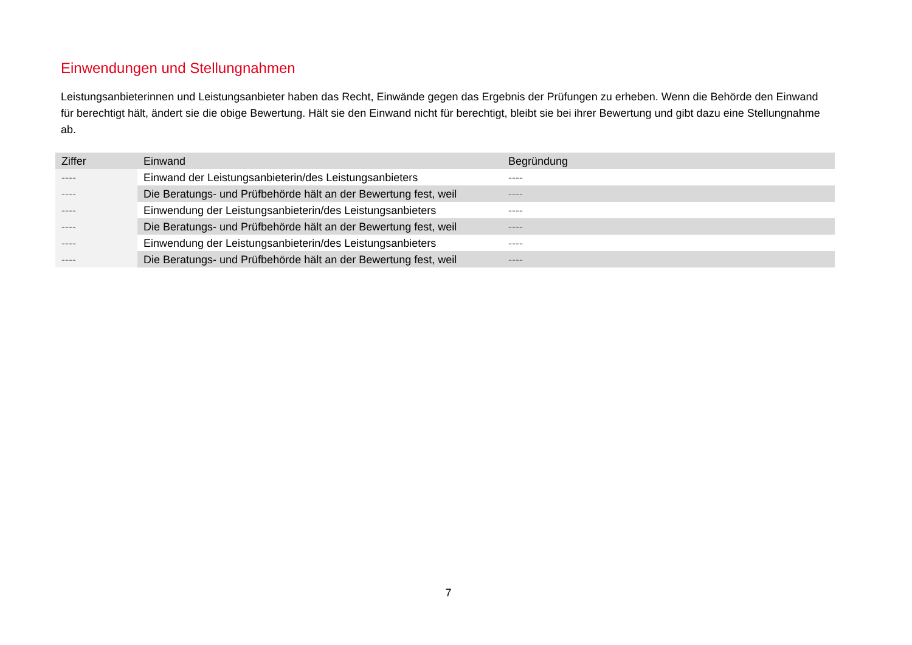Einwendungen und Stellungnahmen
Leistungsanbieterinnen und Leistungsanbieter haben das Recht, Einwände gegen das Ergebnis der Prüfungen zu erheben. Wenn die Behörde den Einwand für berechtigt hält, ändert sie die obige Bewertung. Hält sie den Einwand nicht für berechtigt, bleibt sie bei ihrer Bewertung und gibt dazu eine Stellungnahme ab.
| Ziffer | Einwand | Begründung |
| --- | --- | --- |
| ---- | Einwand der Leistungsanbieterin/des Leistungsanbieters | ---- |
| ---- | Die Beratungs- und Prüfbehörde hält an der Bewertung fest, weil | ---- |
| ---- | Einwendung der Leistungsanbieterin/des Leistungsanbieters | ---- |
| ---- | Die Beratungs- und Prüfbehörde hält an der Bewertung fest, weil | ---- |
| ---- | Einwendung der Leistungsanbieterin/des Leistungsanbieters | ---- |
| ---- | Die Beratungs- und Prüfbehörde hält an der Bewertung fest, weil | ---- |
7